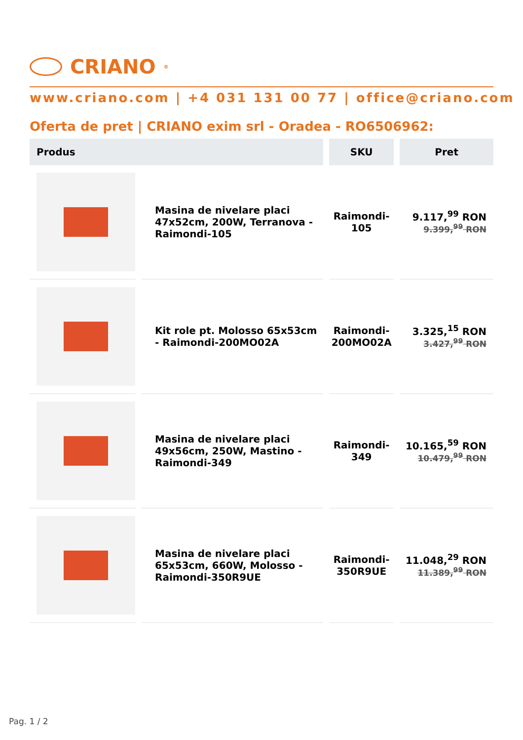CRIANO<sup>®</sup>
www.criano.com | +4 031 131 00 77 | office@criano.com
Oferta de pret | CRIANO exim srl - Oradea - RO6506962:
| Produs | | SKU | Pret |
| --- | --- | --- | --- |
| | Masina de nivelare placi 47x52cm, 200W, Terranova - Raimondi-105 | Raimondi- 105 | 9.117,<sup>99</sup> RON 9.399,<sup>99</sup> RON |
| | Kit role pt. Molosso 65x53cm - Raimondi-200MO02A | Raimondi- 200MO02A | 3.325,<sup>15</sup> RON 3.427,<sup>99</sup> RON |
| | Masina de nivelare placi 49x56cm, 250W, Mastino - Raimondi-349 | Raimondi- 349 | 10.165,<sup>59</sup> RON 10.479,<sup>99</sup> RON |
| | Masina de nivelare placi 65x53cm, 660W, Molosso - Raimondi-350R9UE | Raimondi- 350R9UE | 11.048,<sup>29</sup> RON 11.389,<sup>99</sup> RON |
Pag. 1 / 2